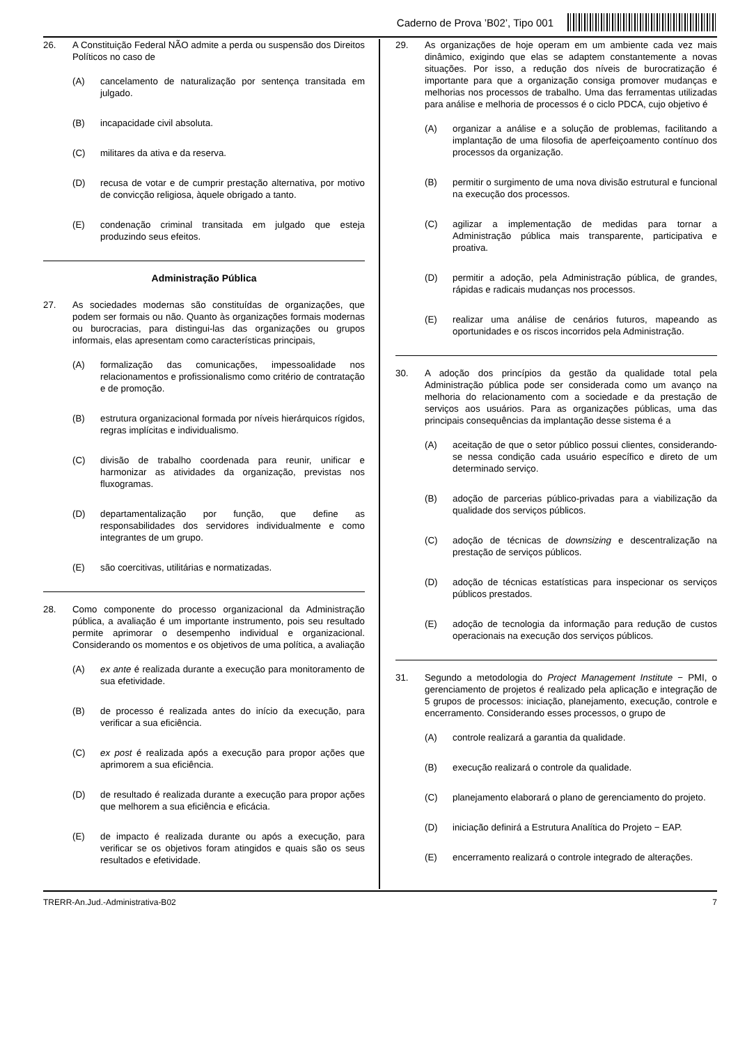Caderno de Prova ’B02’, Tipo 001
26. A Constituição Federal NÃO admite a perda ou suspensão dos Direitos Políticos no caso de
(A) cancelamento de naturalização por sentença transitada em julgado.
(B) incapacidade civil absoluta.
(C) militares da ativa e da reserva.
(D) recusa de votar e de cumprir prestação alternativa, por motivo de convicção religiosa, àquele obrigado a tanto.
(E) condenação criminal transitada em julgado que esteja produzindo seus efeitos.
Administração Pública
27. As sociedades modernas são constituídas de organizações, que podem ser formais ou não. Quanto às organizações formais modernas ou burocracias, para distingui-las das organizações ou grupos informais, elas apresentam como características principais,
(A) formalização das comunicações, impessoalidade nos relacionamentos e profissionalismo como critério de contratação e de promoção.
(B) estrutura organizacional formada por níveis hierárquicos rígidos, regras implícitas e individualismo.
(C) divisão de trabalho coordenada para reunir, unificar e harmonizar as atividades da organização, previstas nos fluxogramas.
(D) departamentalização por função, que define as responsabilidades dos servidores individualmente e como integrantes de um grupo.
(E) são coercitivas, utilitárias e normatizadas.
28. Como componente do processo organizacional da Administração pública, a avaliação é um importante instrumento, pois seu resultado permite aprimorar o desempenho individual e organizacional. Considerando os momentos e os objetivos de uma política, a avaliação
(A) ex ante é realizada durante a execução para monitoramento de sua efetividade.
(B) de processo é realizada antes do início da execução, para verificar a sua eficiência.
(C) ex post é realizada após a execução para propor ações que aprimorem a sua eficiência.
(D) de resultado é realizada durante a execução para propor ações que melhorem a sua eficiência e eficácia.
(E) de impacto é realizada durante ou após a execução, para verificar se os objetivos foram atingidos e quais são os seus resultados e efetividade.
29. As organizações de hoje operam em um ambiente cada vez mais dinâmico, exigindo que elas se adaptem constantemente a novas situações. Por isso, a redução dos níveis de burocratização é importante para que a organização consiga promover mudanças e melhorias nos processos de trabalho. Uma das ferramentas utilizadas para análise e melhoria de processos é o ciclo PDCA, cujo objetivo é
(A) organizar a análise e a solução de problemas, facilitando a implantação de uma filosofia de aperfeiçoamento contínuo dos processos da organização.
(B) permitir o surgimento de uma nova divisão estrutural e funcional na execução dos processos.
(C) agilizar a implementação de medidas para tornar a Administração pública mais transparente, participativa e proativa.
(D) permitir a adoção, pela Administração pública, de grandes, rápidas e radicais mudanças nos processos.
(E) realizar uma análise de cenários futuros, mapeando as oportunidades e os riscos incorridos pela Administração.
30. A adoção dos princípios da gestão da qualidade total pela Administração pública pode ser considerada como um avanço na melhoria do relacionamento com a sociedade e da prestação de serviços aos usuários. Para as organizações públicas, uma das principais consequências da implantação desse sistema é a
(A) aceitação de que o setor público possui clientes, considerando-se nessa condição cada usuário específico e direto de um determinado serviço.
(B) adoção de parcerias público-privadas para a viabilização da qualidade dos serviços públicos.
(C) adoção de técnicas de downsizing e descentralização na prestação de serviços públicos.
(D) adoção de técnicas estatísticas para inspecionar os serviços públicos prestados.
(E) adoção de tecnologia da informação para redução de custos operacionais na execução dos serviços públicos.
31. Segundo a metodologia do Project Management Institute − PMI, o gerenciamento de projetos é realizado pela aplicação e integração de 5 grupos de processos: iniciação, planejamento, execução, controle e encerramento. Considerando esses processos, o grupo de
(A) controle realizará a garantia da qualidade.
(B) execução realizará o controle da qualidade.
(C) planejamento elaborará o plano de gerenciamento do projeto.
(D) iniciação definirá a Estrutura Analítica do Projeto − EAP.
(E) encerramento realizará o controle integrado de alterações.
TRERR-An.Jud.-Administrativa-B02 7